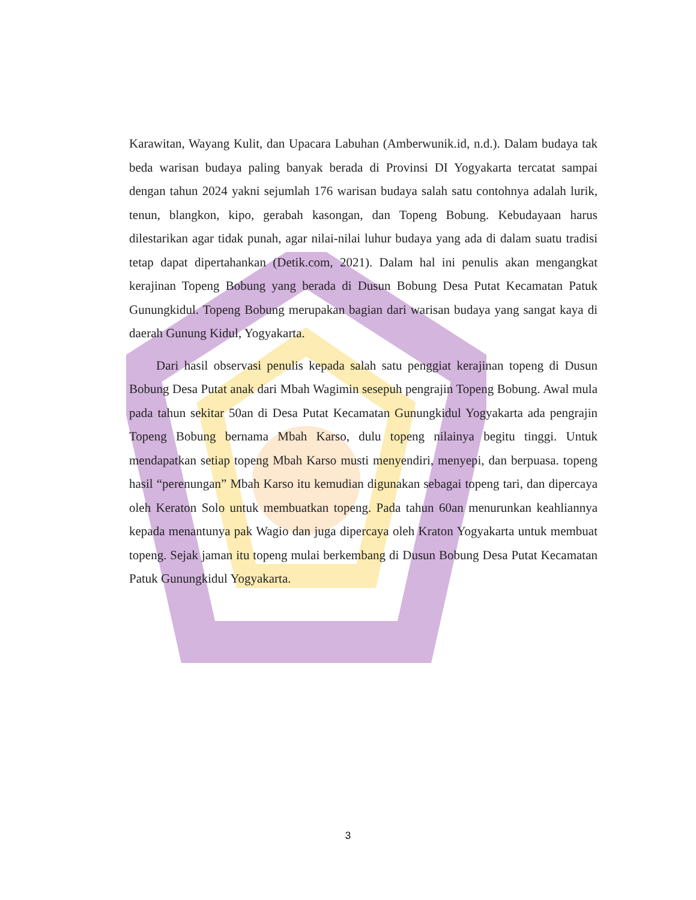Karawitan, Wayang Kulit, dan Upacara Labuhan (Amberwunik.id, n.d.). Dalam budaya tak beda warisan budaya paling banyak berada di Provinsi DI Yogyakarta tercatat sampai dengan tahun 2024 yakni sejumlah 176 warisan budaya salah satu contohnya adalah lurik, tenun, blangkon, kipo, gerabah kasongan, dan Topeng Bobung. Kebudayaan harus dilestarikan agar tidak punah, agar nilai-nilai luhur budaya yang ada di dalam suatu tradisi tetap dapat dipertahankan (Detik.com, 2021). Dalam hal ini penulis akan mengangkat kerajinan Topeng Bobung yang berada di Dusun Bobung Desa Putat Kecamatan Patuk Gunungkidul. Topeng Bobung merupakan bagian dari warisan budaya yang sangat kaya di daerah Gunung Kidul, Yogyakarta.
Dari hasil observasi penulis kepada salah satu penggiat kerajinan topeng di Dusun Bobung Desa Putat anak dari Mbah Wagimin sesepuh pengrajin Topeng Bobung. Awal mula pada tahun sekitar 50an di Desa Putat Kecamatan Gunungkidul Yogyakarta ada pengrajin Topeng Bobung bernama Mbah Karso, dulu topeng nilainya begitu tinggi. Untuk mendapatkan setiap topeng Mbah Karso musti menyendiri, menyepi, dan berpuasa. topeng hasil “perenungan” Mbah Karso itu kemudian digunakan sebagai topeng tari, dan dipercaya oleh Keraton Solo untuk membuatkan topeng. Pada tahun 60an menurunkan keahliannya kepada menantunya pak Wagio dan juga dipercaya oleh Kraton Yogyakarta untuk membuat topeng. Sejak jaman itu topeng mulai berkembang di Dusun Bobung Desa Putat Kecamatan Patuk Gunungkidul Yogyakarta.
3